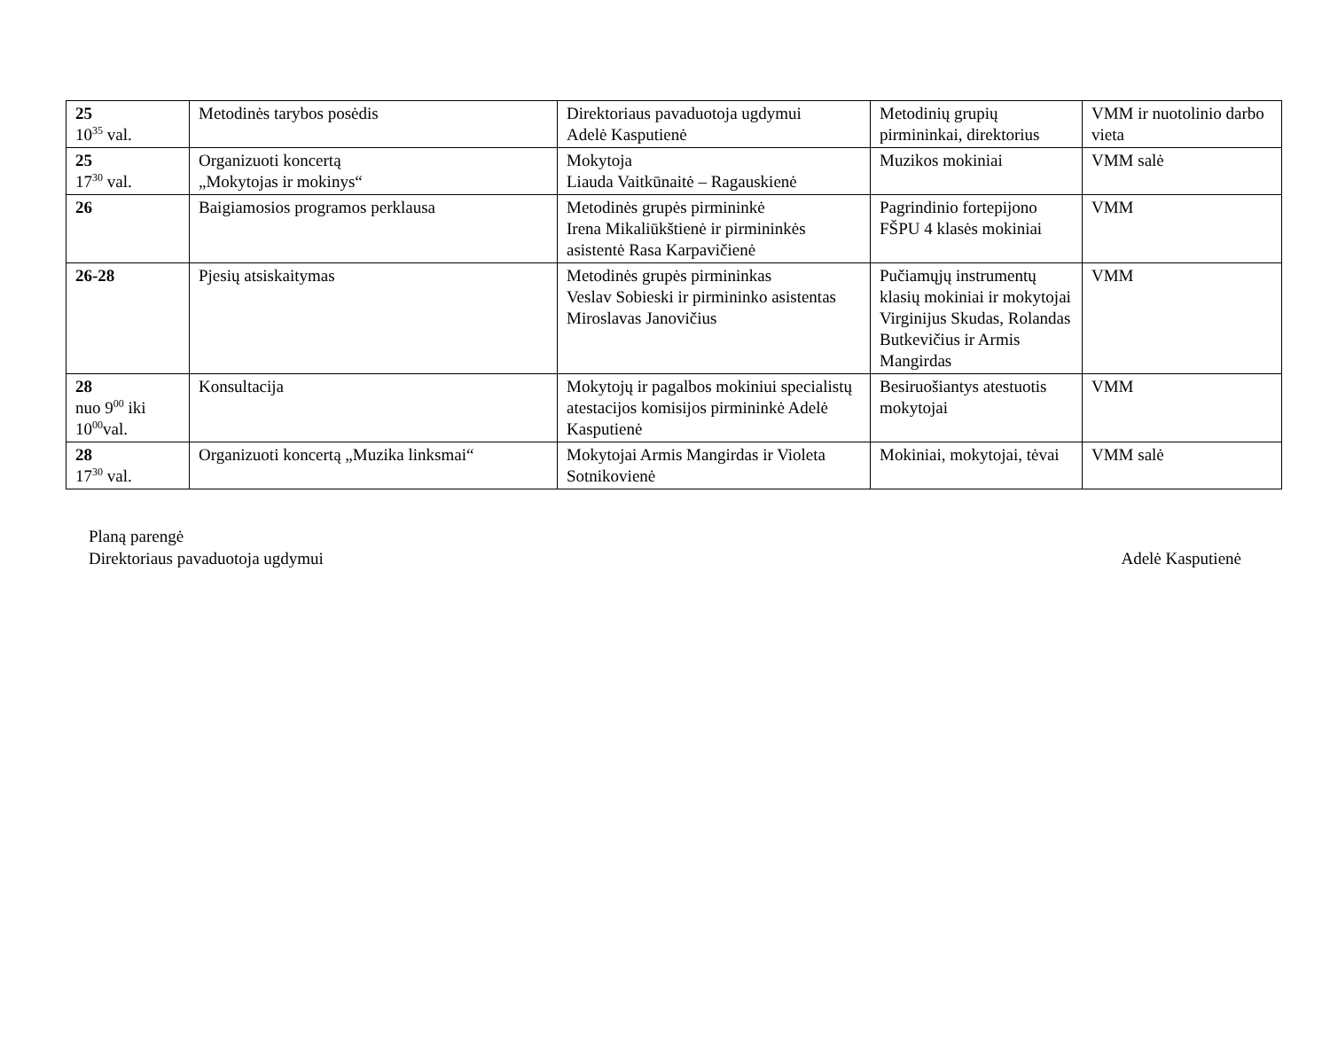| 25 10<sup>35</sup> val. | Metodinės tarybos posėdis | Direktoriaus pavaduotoja ugdymui Adelė Kasputienė | Metodinių grupių pirmininkai, direktorius | VMM ir nuotolinio darbo vieta |
| 25 17<sup>30</sup> val. | Organizuoti koncertą „Mokytojas ir mokinys“ | Mokytoja Liauda Vaitkūnaitė – Ragauskienė | Muzikos mokiniai | VMM salė |
| 26 | Baigiamosios programos perklausa | Metodinės grupės pirmininkė Irena Mikaliūkštienė ir pirmininkės asistentė Rasa Karpavičienė | Pagrindinio fortepijono FŠPU 4 klasės mokiniai | VMM |
| 26-28 | Pjesių atsiskaitymas | Metodinės grupės pirmininkas Veslav Sobieski ir pirmininko asistentas Miroslavas Janovičius | Pučiamųjų instrumentų klasių mokiniai ir mokytojai Virginijus Skudas, Rolandas Butkevičius ir Armis Mangirdas | VMM |
| 28 nuo 9<sup>00</sup> iki 10<sup>00</sup>val. | Konsultacija | Mokytojų ir pagalbos mokiniui specialistų atestacijos komisijos pirmininkė Adelė Kasputienė | Besiruošiantys atestuotis mokytojai | VMM |
| 28 17<sup>30</sup> val. | Organizuoti koncertą „Muzika linksmai“ | Mokytojai Armis Mangirdas ir Violeta Sotnikovienė | Mokiniai, mokytojai, tėvai | VMM salė |
Planą parengė
Direktoriaus pavaduotoja ugdymui Adelė Kasputienė